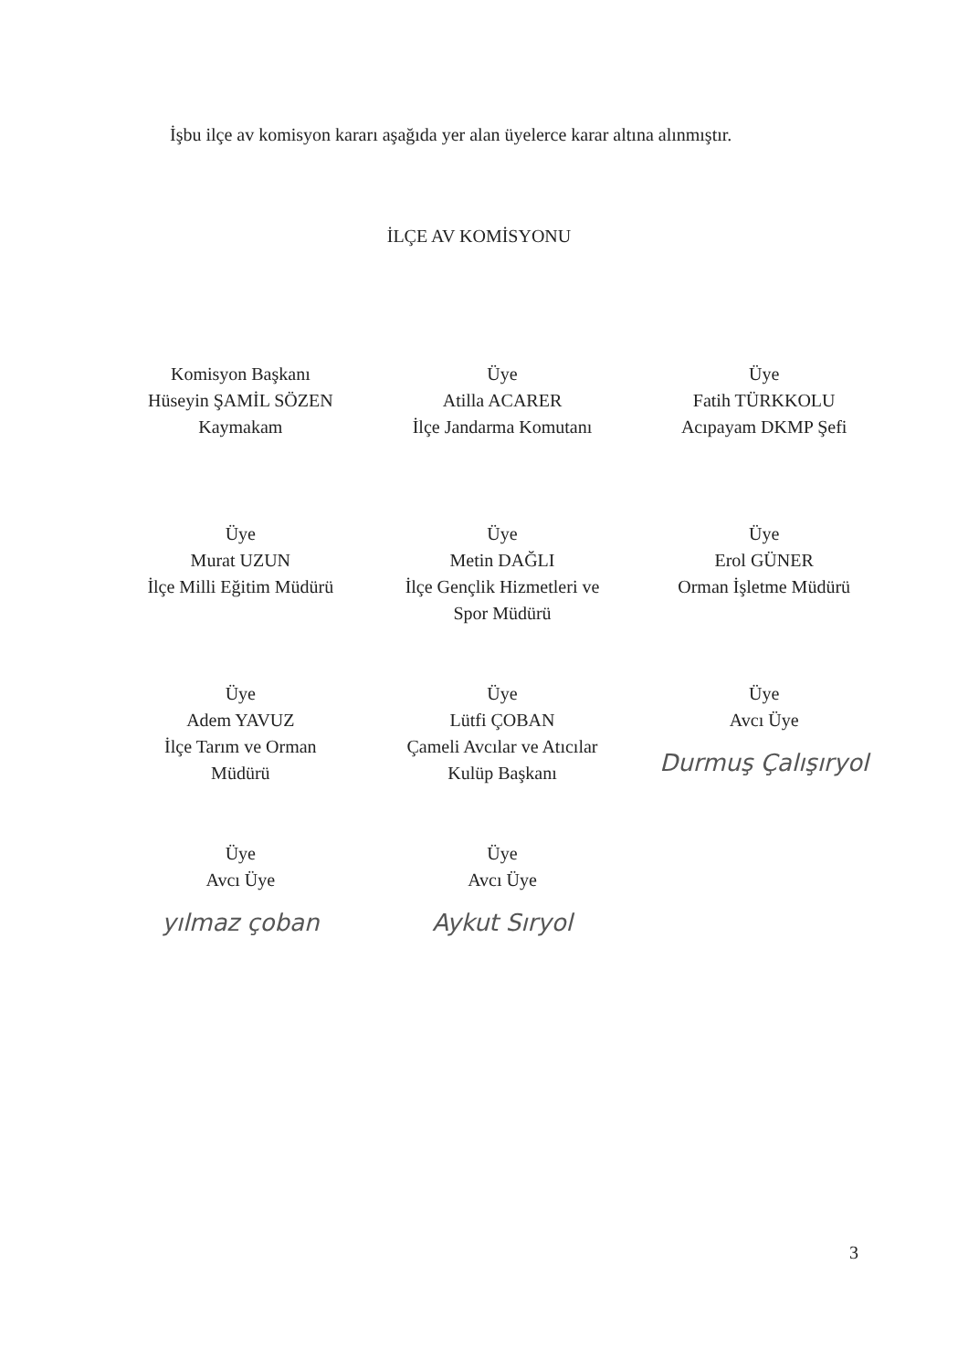İşbu ilçe av komisyon kararı aşağıda yer alan üyelerce karar altına alınmıştır.
İLÇE AV KOMİSYONU
Komisyon Başkanı
Hüseyin ŞAMİL SÖZEN
Kaymakam
Üye
Atilla ACARER
İlçe Jandarma Komutanı
Üye
Fatih TÜRKKOLU
Acıpayam DKMP Şefi
Üye
Murat UZUN
İlçe Milli Eğitim Müdürü
Üye
Metin DAĞLI
İlçe Gençlik Hizmetleri ve
Spor Müdürü
Üye
Erol GÜNER
Orman İşletme Müdürü
Üye
Adem YAVUZ
İlçe Tarım ve Orman
Müdürü
Üye
Lütfi ÇOBAN
Çameli Avcılar ve Atıcılar
Kulüp Başkanı
Üye
Avcı Üye
Durmuş Çalışıryol
Üye
Avcı Üye
yılmaz çoban
Üye
Avcı Üye
Aykut Sıryol
3